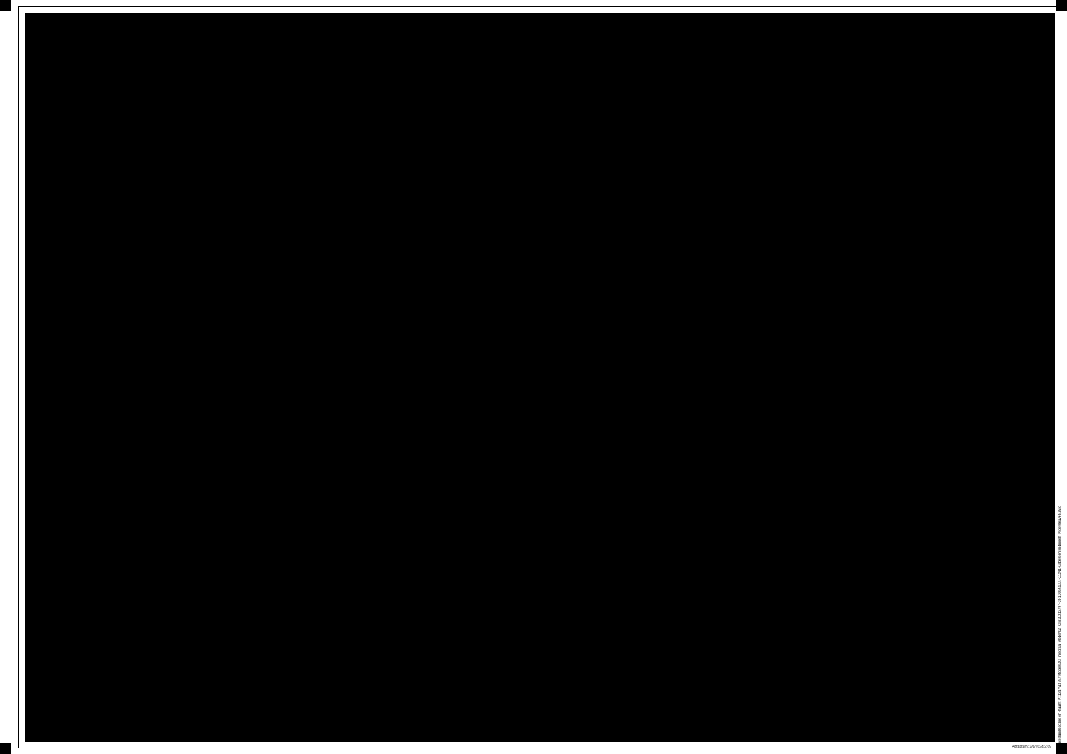Bestandslocatie en -naam: P:\1317\13797\Models\10_Integraal Model\02_Civil3D\13797-03-1006&1007-CON1-Kabels en leidingen_Proefsleuven.dwg
Plotdatum: 3/6/2024 3:09